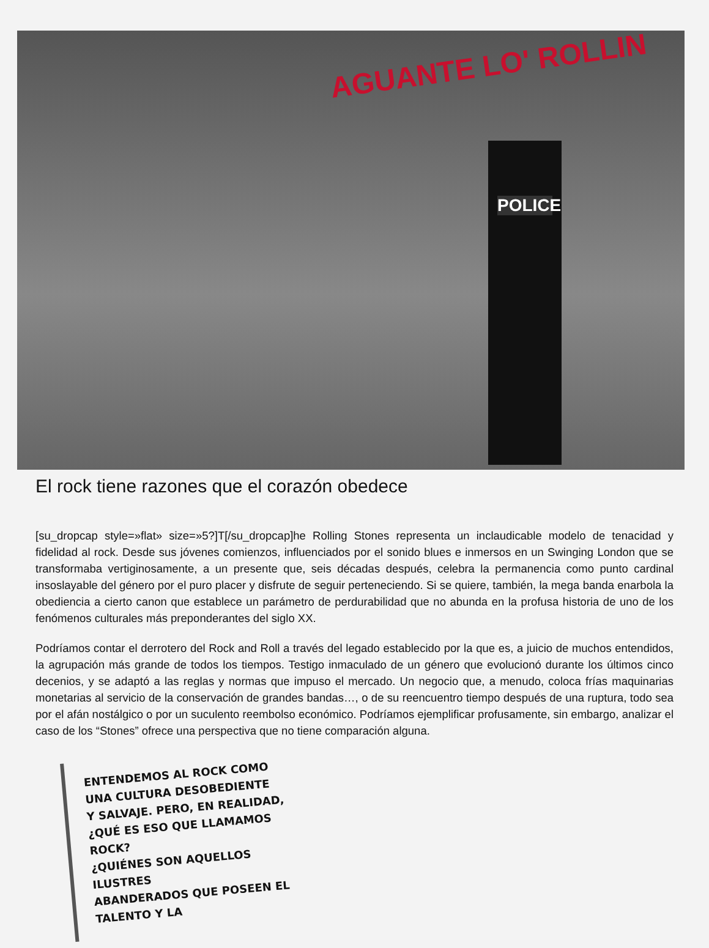AGUANTE LO' ROLLIN
POLICE
El rock tiene razones que el corazón obedece
[su_dropcap style=»flat» size=»5?]T[/su_dropcap]he Rolling Stones representa un inclaudicable modelo de tenacidad y fidelidad al rock. Desde sus jóvenes comienzos, influenciados por el sonido blues e inmersos en un Swinging London que se transformaba vertiginosamente, a un presente que, seis décadas después, celebra la permanencia como punto cardinal insoslayable del género por el puro placer y disfrute de seguir perteneciendo. Si se quiere, también, la mega banda enarbola la obediencia a cierto canon que establece un parámetro de perdurabilidad que no abunda en la profusa historia de uno de los fenómenos culturales más preponderantes del siglo XX.
Podríamos contar el derrotero del Rock and Roll a través del legado establecido por la que es, a juicio de muchos entendidos, la agrupación más grande de todos los tiempos. Testigo inmaculado de un género que evolucionó durante los últimos cinco decenios, y se adaptó a las reglas y normas que impuso el mercado. Un negocio que, a menudo, coloca frías maquinarias monetarias al servicio de la conservación de grandes bandas…, o de su reencuentro tiempo después de una ruptura, todo sea por el afán nostálgico o por un suculento reembolso económico. Podríamos ejemplificar profusamente, sin embargo, analizar el caso de los “Stones” ofrece una perspectiva que no tiene comparación alguna.
ENTENDEMOS AL ROCK COMO
UNA CULTURA DESOBEDIENTE
Y SALVAJE. PERO, EN REALIDAD,
¿QUÉ ES ESO QUE LLAMAMOS ROCK?
¿QUIÉNES SON AQUELLOS ILUSTRES
ABANDERADOS QUE POSEEN EL
TALENTO Y LA